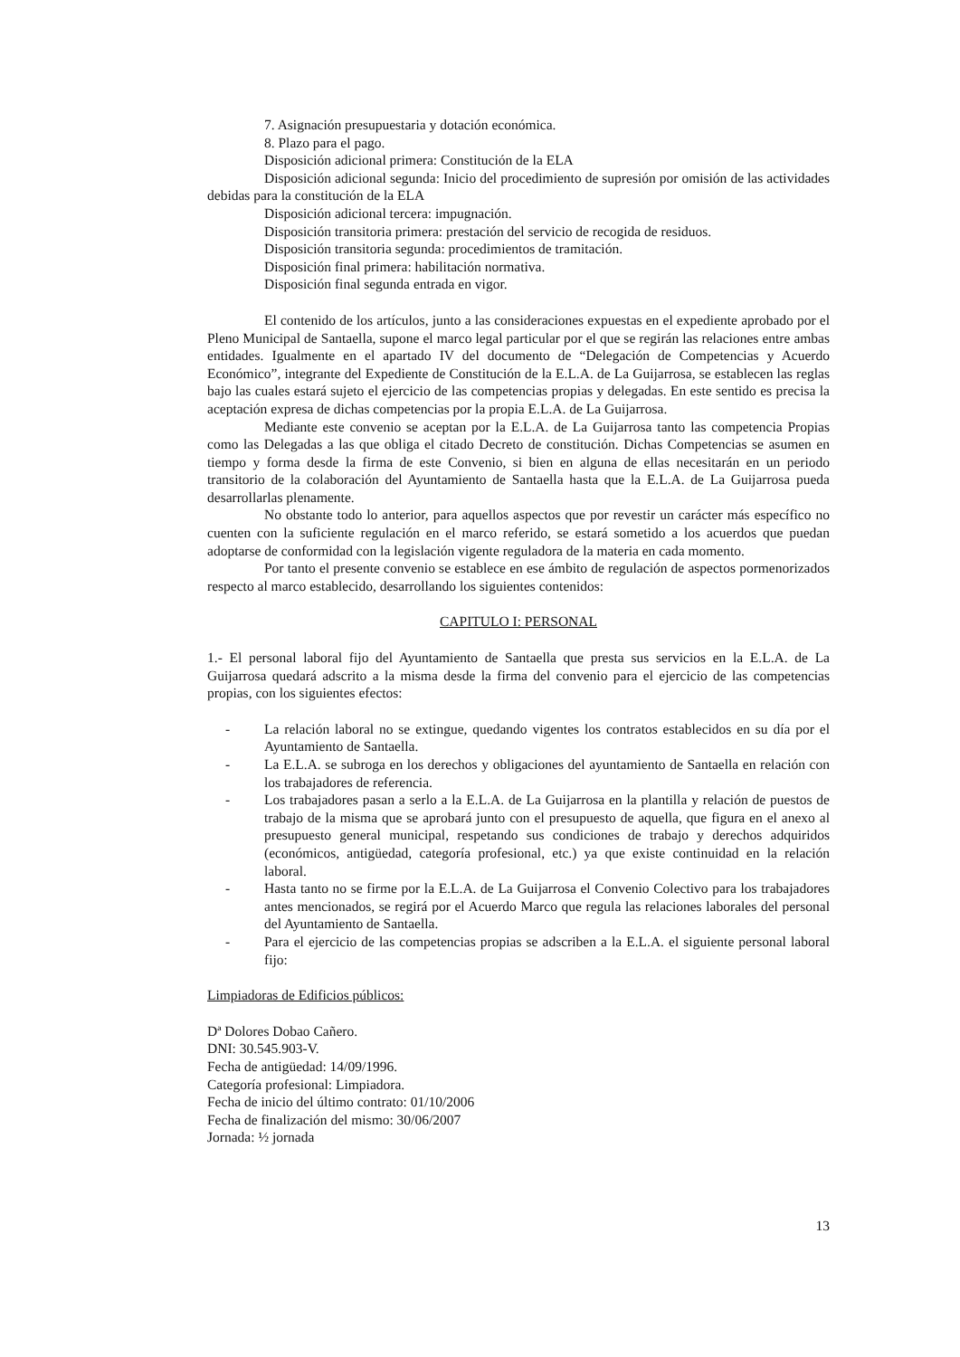7. Asignación presupuestaria y dotación económica.
8. Plazo para el pago.
Disposición adicional primera: Constitución de la ELA
Disposición adicional segunda: Inicio del procedimiento de supresión por omisión de las actividades debidas para la constitución de la ELA
Disposición adicional tercera: impugnación.
Disposición transitoria primera: prestación del servicio de recogida de residuos.
Disposición transitoria segunda: procedimientos de tramitación.
Disposición final primera: habilitación normativa.
Disposición final segunda entrada en vigor.
El contenido de los artículos, junto a las consideraciones expuestas en el expediente aprobado por el Pleno Municipal de Santaella, supone el marco legal particular por el que se regirán las relaciones entre ambas entidades. Igualmente en el apartado IV del documento de “Delegación de Competencias y Acuerdo Económico”, integrante del Expediente de Constitución de la E.L.A. de La Guijarrosa, se establecen las reglas bajo las cuales estará sujeto el ejercicio de las competencias propias y delegadas. En este sentido es precisa la aceptación expresa de dichas competencias por la propia E.L.A. de La Guijarrosa.
Mediante este convenio se aceptan por la E.L.A. de La Guijarrosa tanto las competencia Propias como las Delegadas a las que obliga el citado Decreto de constitución. Dichas Competencias se asumen en tiempo y forma desde la firma de este Convenio, si bien en alguna de ellas necesitarán en un periodo transitorio de la colaboración del Ayuntamiento de Santaella hasta que la E.L.A. de La Guijarrosa pueda desarrollarlas plenamente.
No obstante todo lo anterior, para aquellos aspectos que por revestir un carácter más específico no cuenten con la suficiente regulación en el marco referido, se estará sometido a los acuerdos que puedan adoptarse de conformidad con la legislación vigente reguladora de la materia en cada momento.
Por tanto el presente convenio se establece en ese ámbito de regulación de aspectos pormenorizados respecto al marco establecido, desarrollando los siguientes contenidos:
CAPITULO I: PERSONAL
1.- El personal laboral fijo del Ayuntamiento de Santaella que presta sus servicios en la E.L.A. de La Guijarrosa quedará adscrito a la misma desde la firma del convenio para el ejercicio de las competencias propias, con los siguientes efectos:
- La relación laboral no se extingue, quedando vigentes los contratos establecidos en su día por el Ayuntamiento de Santaella.
- La E.L.A. se subroga en los derechos y obligaciones del ayuntamiento de Santaella en relación con los trabajadores de referencia.
- Los trabajadores pasan a serlo a la E.L.A. de La Guijarrosa en la plantilla y relación de puestos de trabajo de la misma que se aprobará junto con el presupuesto de aquella, que figura en el anexo al presupuesto general municipal, respetando sus condiciones de trabajo y derechos adquiridos (económicos, antigüedad, categoría profesional, etc.) ya que existe continuidad en la relación laboral.
- Hasta tanto no se firme por la E.L.A. de La Guijarrosa el Convenio Colectivo para los trabajadores antes mencionados, se regirá por el Acuerdo Marco que regula las relaciones laborales del personal del Ayuntamiento de Santaella.
- Para el ejercicio de las competencias propias se adscriben a la E.L.A. el siguiente personal laboral fijo:
Limpiadoras de Edificios públicos:
Dª Dolores Dobao Cañero.
DNI: 30.545.903-V.
Fecha de antigüedad: 14/09/1996.
Categoría profesional: Limpiadora.
Fecha de inicio del último contrato: 01/10/2006
Fecha de finalización del mismo: 30/06/2007
Jornada: ½ jornada
13